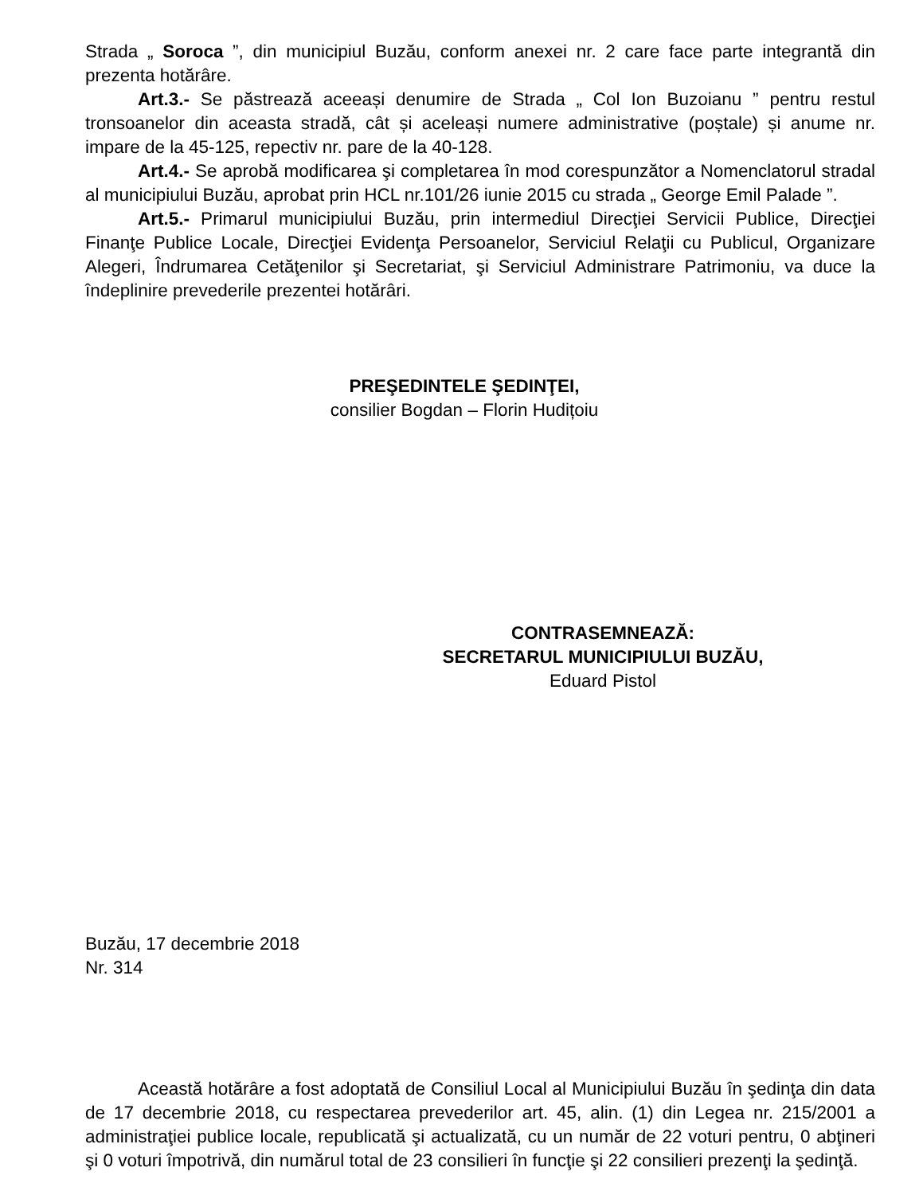Strada „ Soroca ”, din municipiul Buzău, conform anexei nr. 2 care face parte integrantă din prezenta hotărâre.
Art.3.- Se păstrează aceeași denumire de Strada „ Col Ion Buzoianu ” pentru restul tronsoanelor din aceasta stradă, cât și aceleași numere administrative (poștale) și anume nr. impare de la 45-125, repectiv nr. pare de la 40-128.
Art.4.- Se aprobă modificarea şi completarea în mod corespunzător a Nomenclatorul stradal al municipiului Buzău, aprobat prin HCL nr.101/26 iunie 2015 cu strada „ George Emil Palade ”.
Art.5.- Primarul municipiului Buzău, prin intermediul Direcţiei Servicii Publice, Direcţiei Finanţe Publice Locale, Direcţiei Evidenţa Persoanelor, Serviciul Relaţii cu Publicul, Organizare Alegeri, Îndrumarea Cetăţenilor şi Secretariat, şi Serviciul Administrare Patrimoniu, va duce la îndeplinire prevederile prezentei hotărâri.
PREŞEDINTELE ŞEDINŢEI,
consilier Bogdan – Florin Hudițoiu
CONTRASEMNEAZĂ:
SECRETARUL MUNICIPIULUI BUZĂU,
Eduard Pistol
Buzău, 17 decembrie 2018
Nr. 314
Această hotărâre a fost adoptată de Consiliul Local al Municipiului Buzău în şedinţa din data de 17 decembrie 2018, cu respectarea prevederilor art. 45, alin. (1) din Legea nr. 215/2001 a administraţiei publice locale, republicată şi actualizată, cu un număr de 22 voturi pentru, 0 abţineri şi 0 voturi împotrivă, din numărul total de 23 consilieri în funcţie şi 22 consilieri prezenţi la şedinţă.